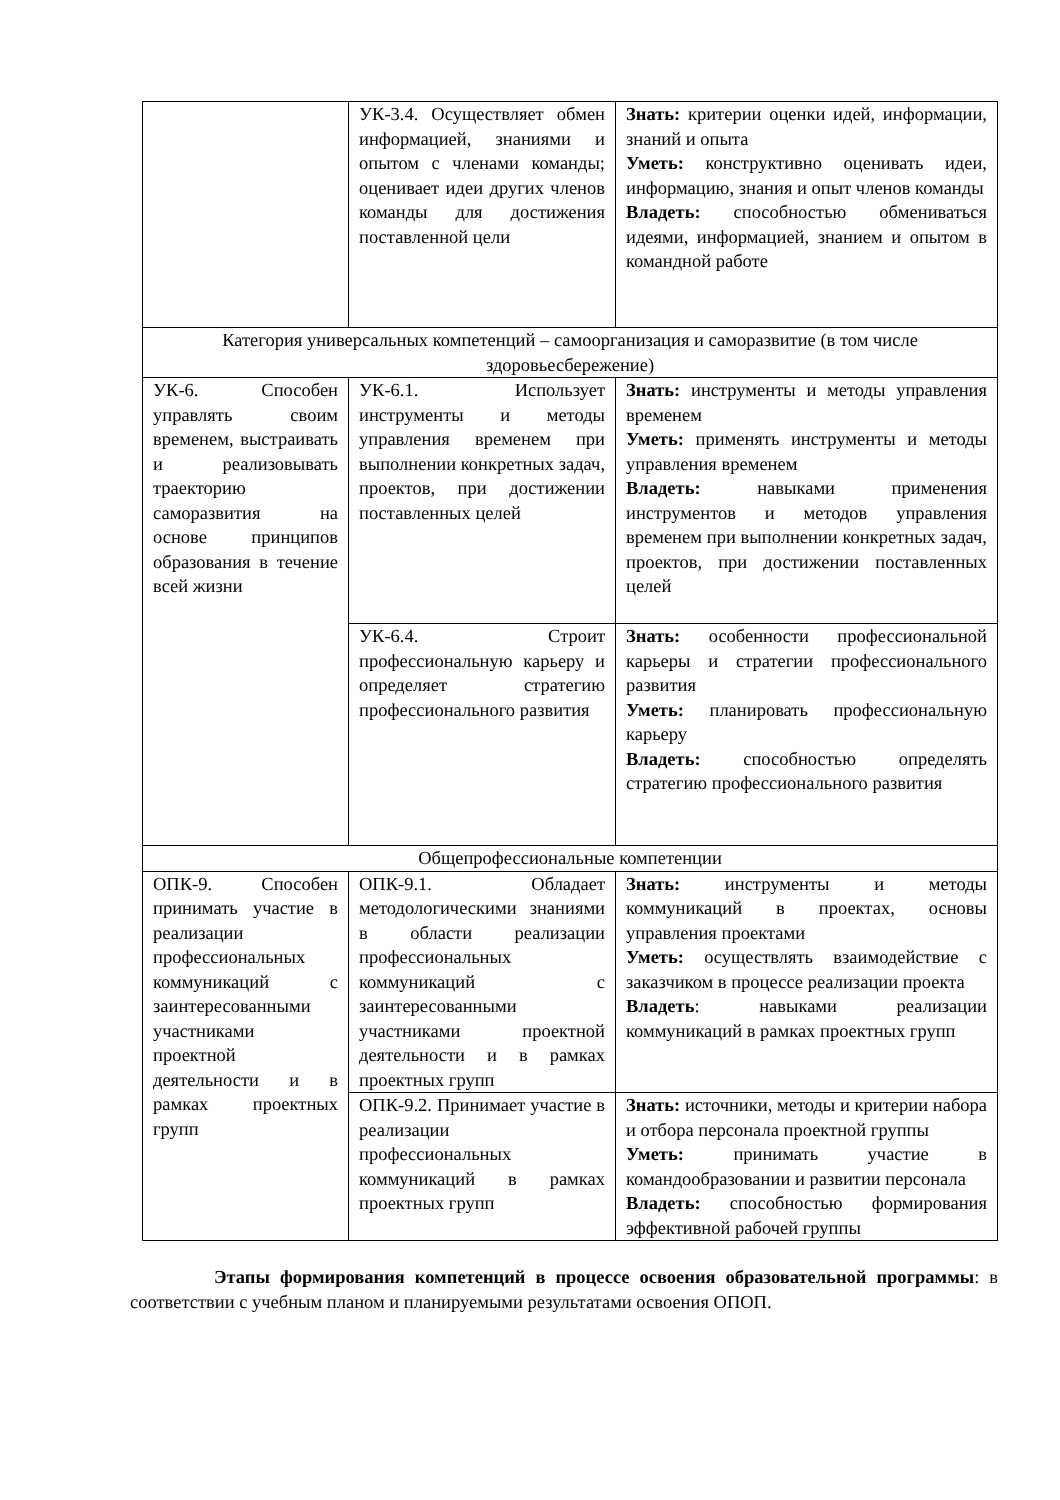| | УК-3.4. Осуществляет обмен информацией, знаниями и опытом с членами команды; оценивает идеи других членов команды для достижения поставленной цели | Знать: критерии оценки идей, информации, знаний и опыта Уметь: конструктивно оценивать идеи, информацию, знания и опыт членов команды Владеть: способностью обмениваться идеями, информацией, знанием и опытом в командной работе |
| Категория универсальных компетенций – самоорганизация и саморазвитие (в том числе здоровьесбережение) | | |
| УК-6. Способен управлять своим временем, выстраивать и реализовывать траекторию саморазвития на основе принципов образования в течение всей жизни | УК-6.1. Использует инструменты и методы управления временем при выполнении конкретных задач, проектов, при достижении поставленных целей | Знать: инструменты и методы управления временем Уметь: применять инструменты и методы управления временем Владеть: навыками применения инструментов и методов управления временем при выполнении конкретных задач, проектов, при достижении поставленных целей |
| | УК-6.4. Строит профессиональную карьеру и определяет стратегию профессионального развития | Знать: особенности профессиональной карьеры и стратегии профессионального развития Уметь: планировать профессиональную карьеру Владеть: способностью определять стратегию профессионального развития |
| Общепрофессиональные компетенции | | |
| ОПК-9. Способен принимать участие в реализации профессиональных коммуникаций с заинтересованными участниками проектной деятельности и в рамках проектных групп | ОПК-9.1. Обладает методологическими знаниями в области реализации профессиональных коммуникаций с заинтересованными участниками проектной деятельности и в рамках проектных групп | Знать: инструменты и методы коммуникаций в проектах, основы управления проектами Уметь: осуществлять взаимодействие с заказчиком в процессе реализации проекта Владеть : навыками реализации коммуникаций в рамках проектных групп |
| | ОПК-9.2. Принимает участие в реализации профессиональных коммуникаций в рамках проектных групп | Знать: источники, методы и критерии набора и отбора персонала проектной группы Уметь: принимать участие в командообразовании и развитии персонала Владеть: способностью формирования эффективной рабочей группы |
Этапы формирования компетенций в процессе освоения образовательной программы: в соответствии с учебным планом и планируемыми результатами освоения ОПОП.